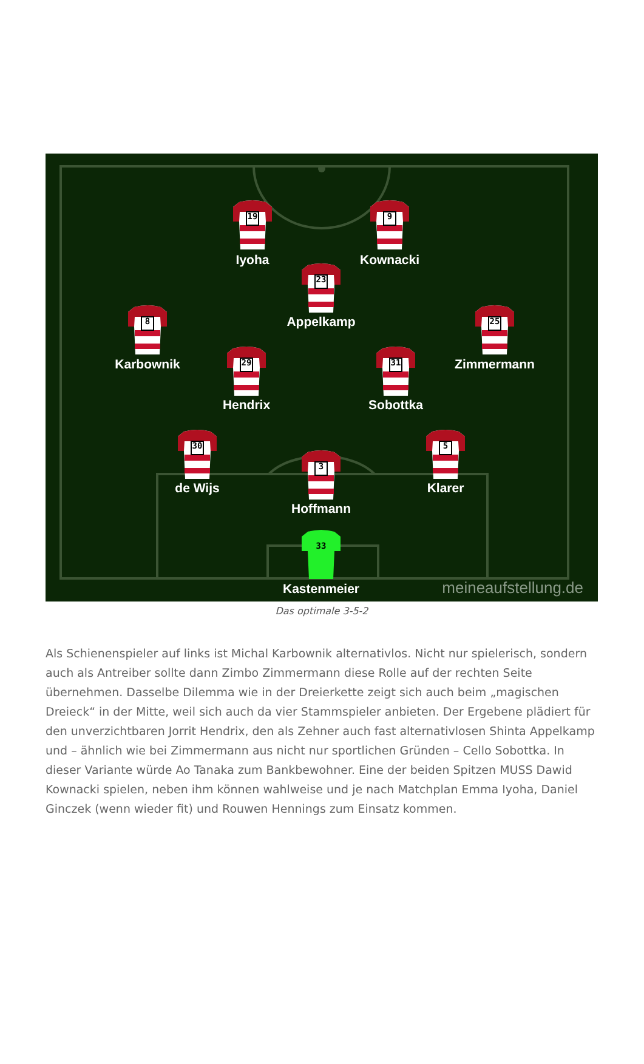19
9
23
8
25
29
31
30
5
3
33
Iyoha
Kownacki
Appelkamp
Karbownik
Zimmermann
Hendrix
Sobottka
de Wijs
Klarer
Hoffmann
Kastenmeier
meineaufstellung.de
Das optimale 3-5-2
Als Schienenspieler auf links ist Michal Karbownik alternativlos. Nicht nur spielerisch, sondern auch als Antreiber sollte dann Zimbo Zimmermann diese Rolle auf der rechten Seite übernehmen. Dasselbe Dilemma wie in der Dreierkette zeigt sich auch beim „magischen Dreieck“ in der Mitte, weil sich auch da vier Stammspieler anbieten. Der Ergebene plädiert für den unverzichtbaren Jorrit Hendrix, den als Zehner auch fast alternativlosen Shinta Appelkamp und – ähnlich wie bei Zimmermann aus nicht nur sportlichen Gründen – Cello Sobottka. In dieser Variante würde Ao Tanaka zum Bankbewohner. Eine der beiden Spitzen MUSS Dawid Kownacki spielen, neben ihm können wahlweise und je nach Matchplan Emma Iyoha, Daniel Ginczek (wenn wieder fit) und Rouwen Hennings zum Einsatz kommen.